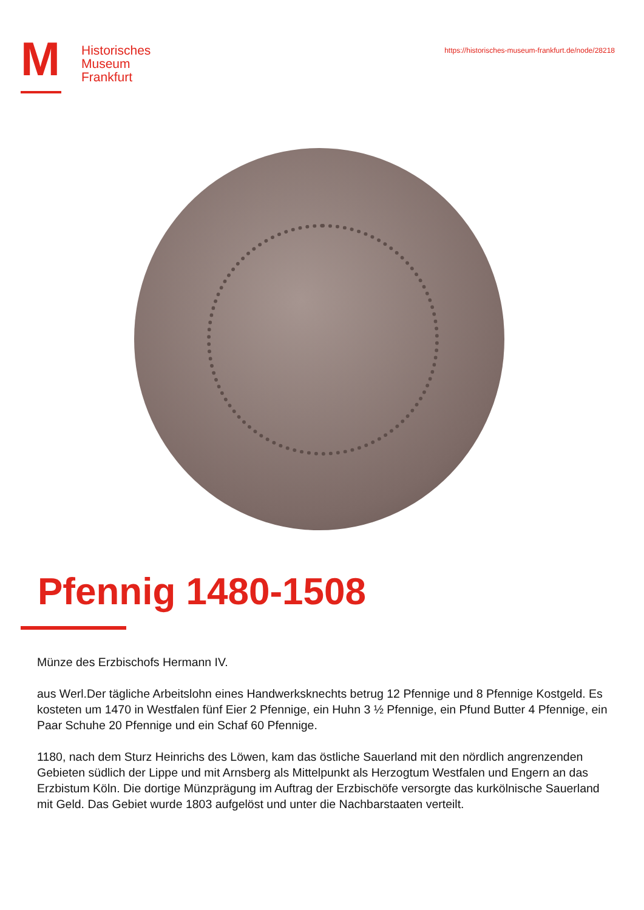M
Historisches
Museum
Frankfurt
https://historisches-museum-frankfurt.de/node/28218
Pfennig 1480-1508
Münze des Erzbischofs Hermann IV.
aus Werl.Der tägliche Arbeitslohn eines Handwerksknechts betrug 12 Pfennige und 8 Pfennige Kostgeld. Es kosteten um 1470 in Westfalen fünf Eier 2 Pfennige, ein Huhn 3 ½ Pfennige, ein Pfund Butter 4 Pfennige, ein Paar Schuhe 20 Pfennige und ein Schaf 60 Pfennige.
1180, nach dem Sturz Heinrichs des Löwen, kam das östliche Sauerland mit den nördlich angrenzenden Gebieten südlich der Lippe und mit Arnsberg als Mittelpunkt als Herzogtum Westfalen und Engern an das Erzbistum Köln. Die dortige Münzprägung im Auftrag der Erzbischöfe versorgte das kurkölnische Sauerland mit Geld. Das Gebiet wurde 1803 aufgelöst und unter die Nachbarstaaten verteilt.